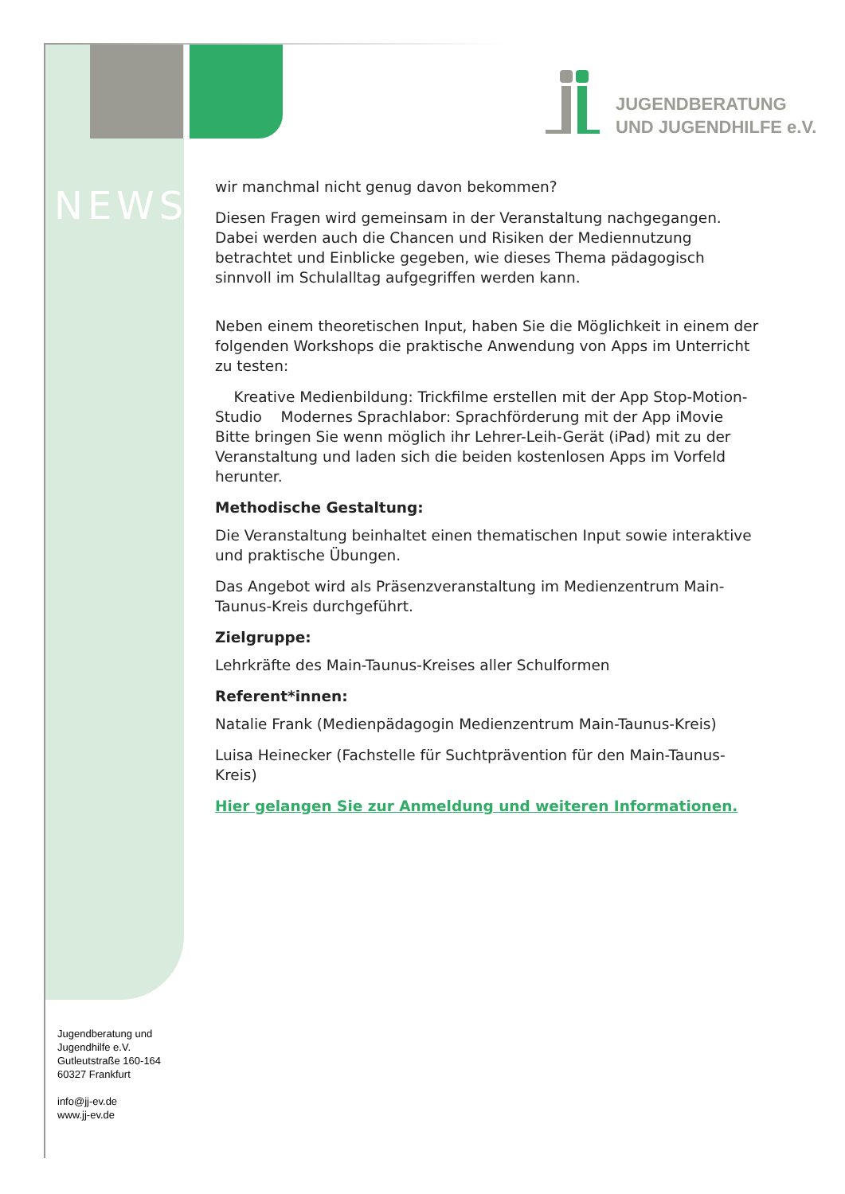JUGENDBERATUNG
UND JUGENDHILFE e.V.
NEWS
wir manchmal nicht genug davon bekommen?
Diesen Fragen wird gemeinsam in der Veranstaltung nachgegangen. Dabei werden auch die Chancen und Risiken der Mediennutzung betrachtet und Einblicke gegeben, wie dieses Thema pädagogisch sinnvoll im Schulalltag aufgegriffen werden kann.
Neben einem theoretischen Input, haben Sie die Möglichkeit in einem der folgenden Workshops die praktische Anwendung von Apps im Unterricht zu testen:
Kreative Medienbildung: Trickfilme erstellen mit der App Stop-Motion-Studio Modernes Sprachlabor: Sprachförderung mit der App iMovie
Bitte bringen Sie wenn möglich ihr Lehrer-Leih-Gerät (iPad) mit zu der Veranstaltung und laden sich die beiden kostenlosen Apps im Vorfeld herunter.
Methodische Gestaltung:
Die Veranstaltung beinhaltet einen thematischen Input sowie interaktive und praktische Übungen.
Das Angebot wird als Präsenzveranstaltung im Medienzentrum Main-Taunus-Kreis durchgeführt.
Zielgruppe:
Lehrkräfte des Main-Taunus-Kreises aller Schulformen
Referent*innen:
Natalie Frank (Medienpädagogin Medienzentrum Main-Taunus-Kreis)
Luisa Heinecker (Fachstelle für Suchtprävention für den Main-Taunus-Kreis)
Hier gelangen Sie zur Anmeldung und weiteren Informationen.
Jugendberatung und
Jugendhilfe e.V.
Gutleutstraße 160-164
60327 Frankfurt
info@jj-ev.de
www.jj-ev.de